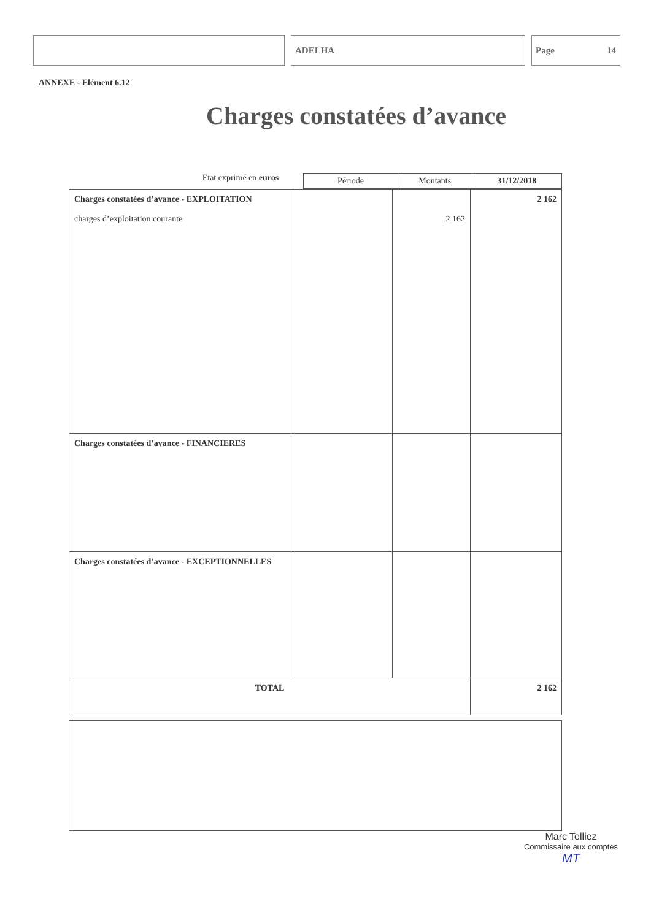ADELHA Page 14
ANNEXE - Elément 6.12
Charges constatées d’avance
Etat exprimé en euros
| Période | Montants | 31/12/2018 |
| Charges constatées d’avance - EXPLOITATION charges d’exploitation courante | | 2 162 | 2 162 |
| Charges constatées d’avance - FINANCIERES | | | |
| Charges constatées d’avance - EXCEPTIONNELLES | | | |
| TOTAL | | | 2 162 |
Marc Telliez
Commissaire aux comptes
MT